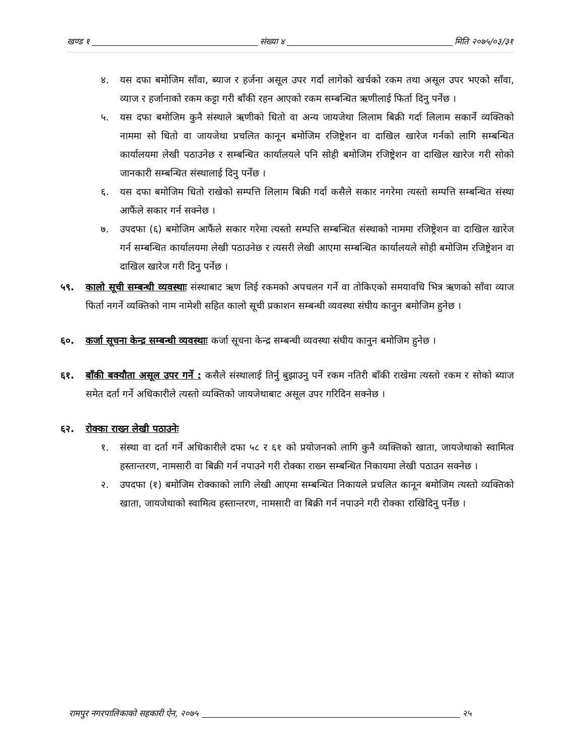खण्ड १ संख्या ४ मिति २०७५/०३/३१
४. यस दफा बमोजिम साँवा, ब्याज र हर्जना असूल उपर गर्दा लागेको खर्चको रकम तथा असूल उपर भएको साँवा, व्याज र हर्जानाको रकम कट्टा गरी बाँकी रहन आएको रकम सम्बन्धित ऋणीलाई फिर्ता दिनु पर्नेछ ।
५. यस दफा बमोजिम कुनै संस्थाले ऋणीको धितो वा अन्य जायजेथा लिलाम बिक्री गर्दा लिलाम सकार्ने व्यक्तिको नाममा सो धितो वा जायजेथा प्रचलित कानून बमोजिम रजिष्ट्रेशन वा दाखिल खारेज गर्नको लागि सम्बन्धित कार्यालयमा लेखी पठाउनेछ र सम्बन्धित कार्यालयले पनि सोही बमोजिम रजिष्ट्रेशन वा दाखिल खारेज गरी सोको जानकारी सम्बन्धित संस्थालाई दिनु पर्नेछ ।
६. यस दफा बमोजिम धितो राखेको सम्पत्ति लिलाम बिक्री गर्दा कसैले सकार नगरेमा त्यस्तो सम्पत्ति सम्बन्धित संस्था आफैंले सकार गर्न सक्नेछ ।
७. उपदफा (६) बमोजिम आफैंले सकार गरेमा त्यस्तो सम्पत्ति सम्बन्धित संस्थाको नाममा रजिष्ट्रेशन वा दाखिल खारेज गर्न सम्बन्धित कार्यालयमा लेखी पठाउनेछ र त्यसरी लेखी आएमा सम्बन्धित कार्यालयले सोही बमोजिम रजिष्ट्रेशन वा दाखिल खारेज गरी दिनु पर्नेछ ।
५९. कालो सूची सम्बन्धी व्यवस्थाः संस्थाबाट ऋण लिई रकमको अपचलन गर्ने वा तोकिएको समयावधि भित्र ऋणको साँवा व्याज फिर्ता नगर्ने व्यक्तिको नाम नामेशी सहित कालो सूची प्रकाशन सम्बन्धी व्यवस्था संघीय कानुन बमोजिम हुनेछ ।
६०. कर्जा सूचना केन्द्र सम्बन्धी व्यवस्थाः कर्जा सूचना केन्द्र सम्बन्धी व्यवस्था संघीय कानुन बमोजिम हुनेछ ।
६१. बाँकी बक्यौता असूल उपर गर्ने : कसैले संस्थालाई तिर्नु बुझाउनु पर्ने रकम नतिरी बाँकी राखेमा त्यस्तो रकम र सोको ब्याज समेत दर्ता गर्ने अधिकारीले त्यस्तो व्यक्तिको जायजेथाबाट असूल उपर गरिदिन सक्नेछ ।
६२. रोक्का राख्न लेखी पठाउनेः
१. संस्था वा दर्ता गर्ने अधिकारीले दफा ५८ र ६१ को प्रयोजनको लागि कुनै व्यक्तिको खाता, जायजेथाको स्वामित्व हस्तान्तरण, नामसारी वा बिक्री गर्न नपाउने गरी रोक्का राख्न सम्बन्धित निकायमा लेखी पठाउन सक्नेछ ।
२. उपदफा (१) बमोजिम रोक्काको लागि लेखी आएमा सम्बन्धित निकायले प्रचलित कानून बमोजिम त्यस्तो व्यक्तिको खाता, जायजेथाको स्वामित्व हस्तान्तरण, नामसारी वा बिक्री गर्न नपाउने गरी रोक्का राखिदिनु पर्नेछ ।
रामपुर नगरपालिकाको सहकारी ऐन, २०७५ २५